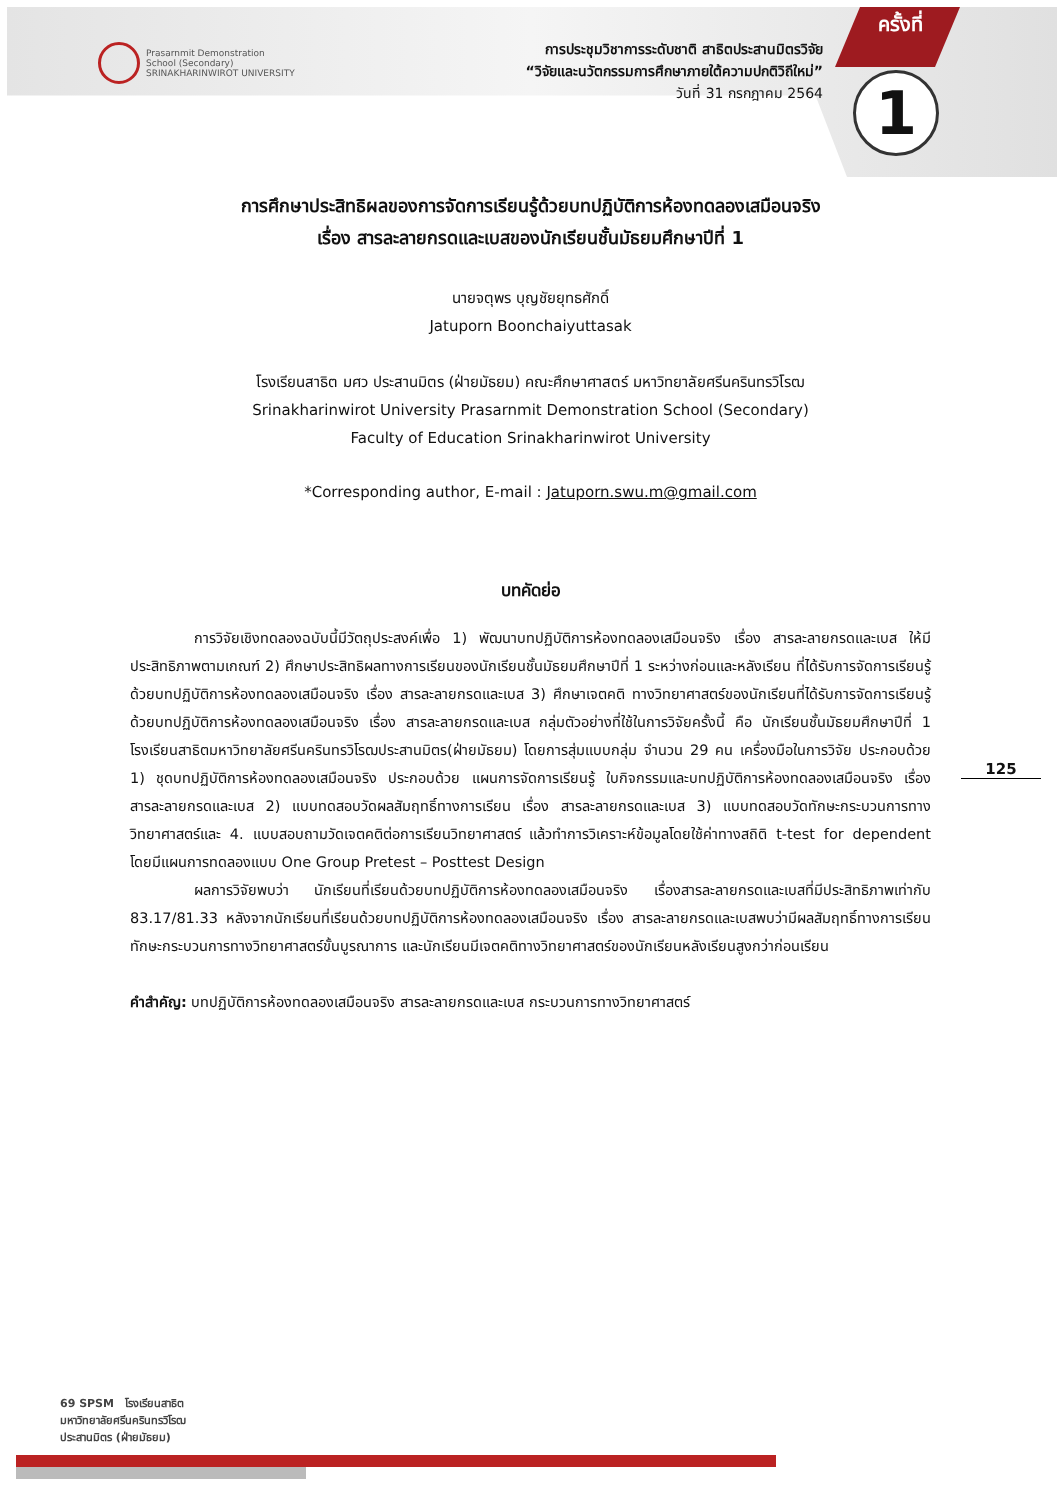Prasarnmit Demonstration
School (Secondary)
SRINAKHARINWIROT UNIVERSITY
การประชุมวิชาการระดับชาติ สาธิตประสานมิตรวิจัย
“วิจัยและนวัตกรรมการศึกษาภายใต้ความปกติวิถีใหม่”
วันที่ 31 กรกฎาคม 2564
ครั้งที่
1
การศึกษาประสิทธิผลของการจัดการเรียนรู้ด้วยบทปฏิบัติการห้องทดลองเสมือนจริง
เรื่อง สารละลายกรดและเบสของนักเรียนชั้นมัธยมศึกษาปีที่ 1
นายจตุพร บุญชัยยุทธศักดิ์
Jatuporn Boonchaiyuttasak
โรงเรียนสาธิต มศว ประสานมิตร (ฝ่ายมัธยม) คณะศึกษาศาสตร์ มหาวิทยาลัยศรีนครินทรวิโรฒ
Srinakharinwirot University Prasarnmit Demonstration School (Secondary)
Faculty of Education Srinakharinwirot University
*Corresponding author, E-mail : Jatuporn.swu.m@gmail.com
บทคัดย่อ
การวิจัยเชิงทดลองฉบับนี้มีวัตถุประสงค์เพื่อ 1) พัฒนาบทปฏิบัติการห้องทดลองเสมือนจริง เรื่อง สารละลายกรดและเบส ให้มีประสิทธิภาพตามเกณฑ์ 2) ศึกษาประสิทธิผลทางการเรียนของนักเรียนชั้นมัธยมศึกษาปีที่ 1 ระหว่างก่อนและหลังเรียน ที่ได้รับการจัดการเรียนรู้ด้วยบทปฏิบัติการห้องทดลองเสมือนจริง เรื่อง สารละลายกรดและเบส 3) ศึกษาเจตคติ ทางวิทยาศาสตร์ของนักเรียนที่ได้รับการจัดการเรียนรู้ด้วยบทปฏิบัติการห้องทดลองเสมือนจริง เรื่อง สารละลายกรดและเบส กลุ่มตัวอย่างที่ใช้ในการวิจัยครั้งนี้ คือ นักเรียนชั้นมัธยมศึกษาปีที่ 1 โรงเรียนสาธิตมหาวิทยาลัยศรีนครินทรวิโรฒประสานมิตร(ฝ่ายมัธยม) โดยการสุ่มแบบกลุ่ม จำนวน 29 คน เครื่องมือในการวิจัย ประกอบด้วย 1) ชุดบทปฏิบัติการห้องทดลองเสมือนจริง ประกอบด้วย แผนการจัดการเรียนรู้ ใบกิจกรรมและบทปฏิบัติการห้องทดลองเสมือนจริง เรื่อง สารละลายกรดและเบส 2) แบบทดสอบวัดผลสัมฤทธิ์ทางการเรียน เรื่อง สารละลายกรดและเบส 3) แบบทดสอบวัดทักษะกระบวนการทางวิทยาศาสตร์และ 4. แบบสอบถามวัดเจตคติต่อการเรียนวิทยาศาสตร์ แล้วทำการวิเคราะห์ข้อมูลโดยใช้ค่าทางสถิติ t-test for dependent โดยมีแผนการทดลองแบบ One Group Pretest – Posttest Design
ผลการวิจัยพบว่า นักเรียนที่เรียนด้วยบทปฏิบัติการห้องทดลองเสมือนจริง เรื่องสารละลายกรดและเบสที่มีประสิทธิภาพเท่ากับ 83.17/81.33 หลังจากนักเรียนที่เรียนด้วยบทปฏิบัติการห้องทดลองเสมือนจริง เรื่อง สารละลายกรดและเบสพบว่ามีผลสัมฤทธิ์ทางการเรียน ทักษะกระบวนการทางวิทยาศาสตร์ขั้นบูรณาการ และนักเรียนมีเจตคติทางวิทยาศาสตร์ของนักเรียนหลังเรียนสูงกว่าก่อนเรียน
คำสำคัญ: บทปฏิบัติการห้องทดลองเสมือนจริง สารละลายกรดและเบส กระบวนการทางวิทยาศาสตร์
125
69 SPSM โรงเรียนสาธิต
มหาวิทยาลัยศรีนครินทรวิโรฒ
ประสานมิตร (ฝ่ายมัธยม)